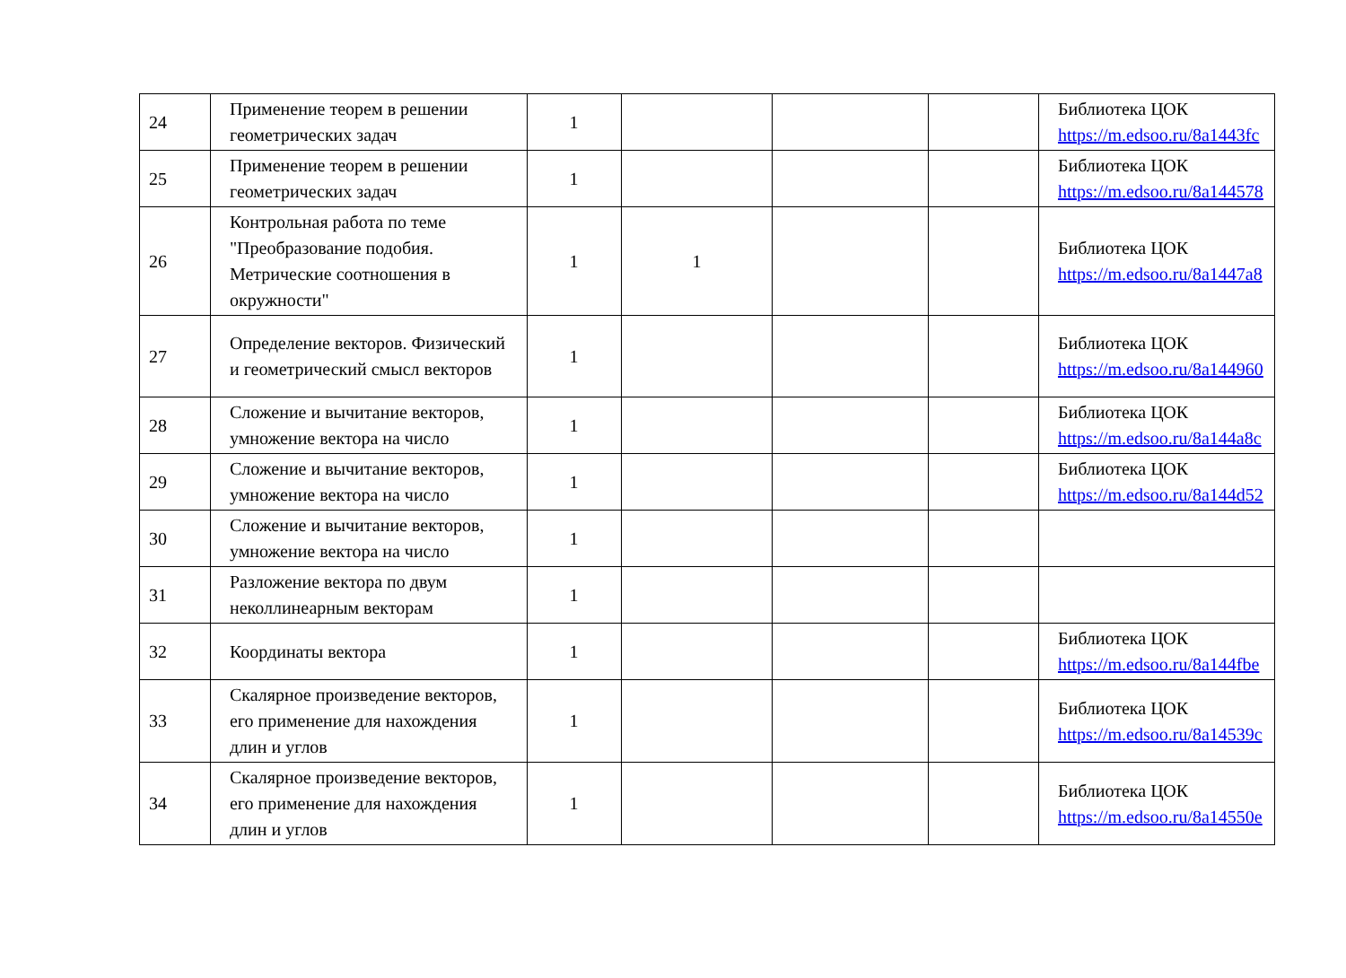| 24 | Применение теорем в решении геометрических задач | 1 | | | | Библиотека ЦОК https://m.edsoo.ru/8a1443fc |
| 25 | Применение теорем в решении геометрических задач | 1 | | | | Библиотека ЦОК https://m.edsoo.ru/8a144578 |
| 26 | Контрольная работа по теме "Преобразование подобия. Метрические соотношения в окружности" | 1 | 1 | | | Библиотека ЦОК https://m.edsoo.ru/8a1447a8 |
| 27 | Определение векторов. Физический и геометрический смысл векторов | 1 | | | | Библиотека ЦОК https://m.edsoo.ru/8a144960 |
| 28 | Сложение и вычитание векторов, умножение вектора на число | 1 | | | | Библиотека ЦОК https://m.edsoo.ru/8a144a8c |
| 29 | Сложение и вычитание векторов, умножение вектора на число | 1 | | | | Библиотека ЦОК https://m.edsoo.ru/8a144d52 |
| 30 | Сложение и вычитание векторов, умножение вектора на число | 1 | | | | |
| 31 | Разложение вектора по двум неколлинеарным векторам | 1 | | | | |
| 32 | Координаты вектора | 1 | | | | Библиотека ЦОК https://m.edsoo.ru/8a144fbe |
| 33 | Скалярное произведение векторов, его применение для нахождения длин и углов | 1 | | | | Библиотека ЦОК https://m.edsoo.ru/8a14539c |
| 34 | Скалярное произведение векторов, его применение для нахождения длин и углов | 1 | | | | Библиотека ЦОК https://m.edsoo.ru/8a14550e |